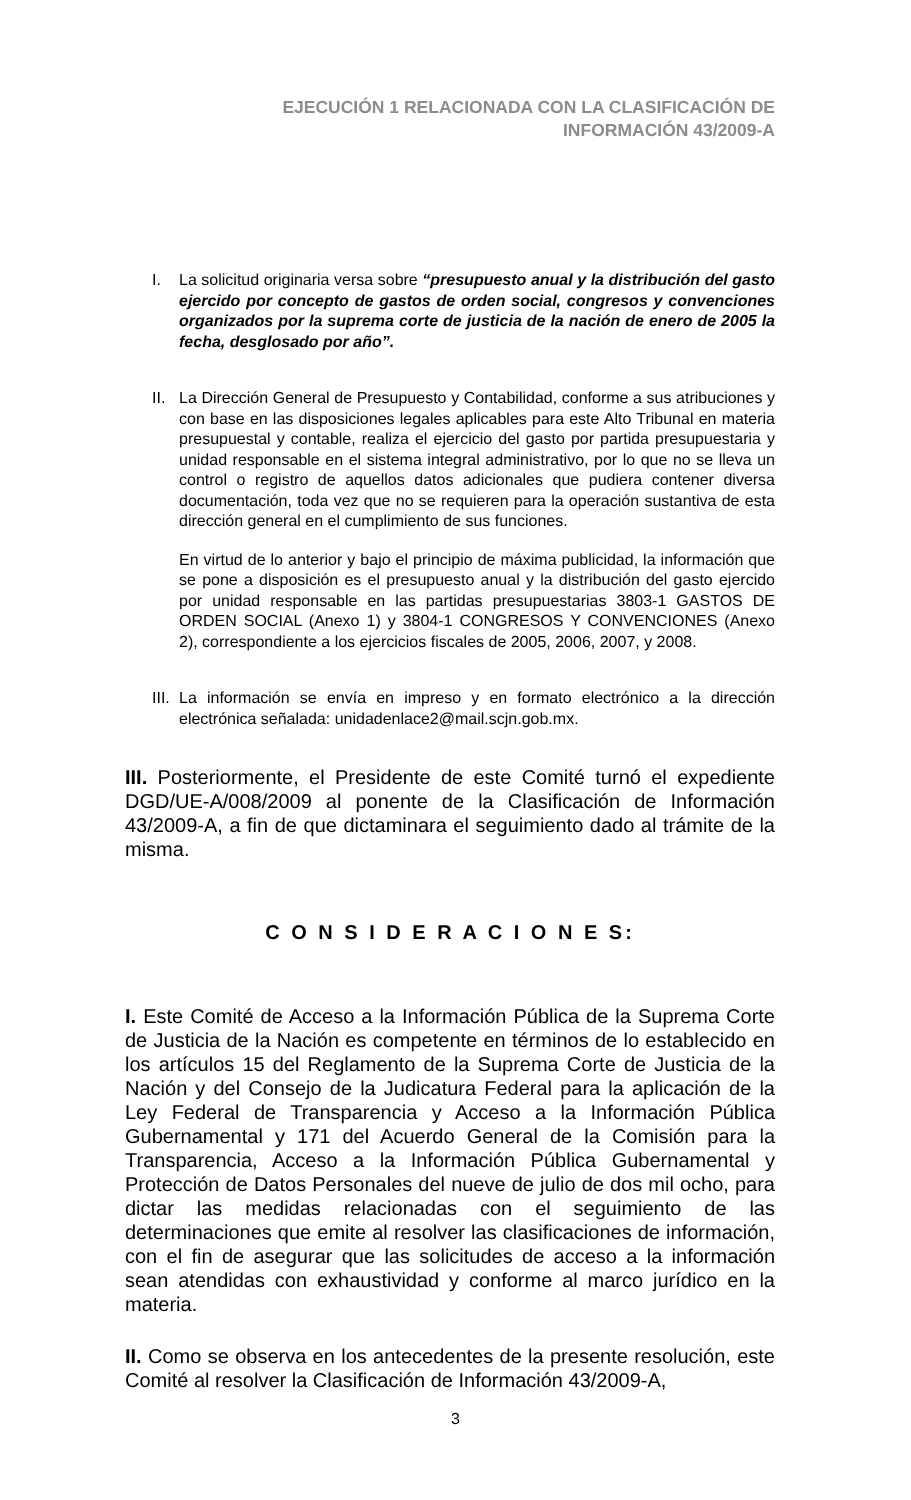EJECUCIÓN 1 RELACIONADA CON LA CLASIFICACIÓN DE INFORMACIÓN 43/2009-A
I. La solicitud originaria versa sobre “presupuesto anual y la distribución del gasto ejercido por concepto de gastos de orden social, congresos y convenciones organizados por la suprema corte de justicia de la nación de enero de 2005 la fecha, desglosado por año”.
II.
La Dirección General de Presupuesto y Contabilidad, conforme a sus atribuciones y con base en las disposiciones legales aplicables para este Alto Tribunal en materia presupuestal y contable, realiza el ejercicio del gasto por partida presupuestaria y unidad responsable en el sistema integral administrativo, por lo que no se lleva un control o registro de aquellos datos adicionales que pudiera contener diversa documentación, toda vez que no se requieren para la operación sustantiva de esta dirección general en el cumplimiento de sus funciones.
En virtud de lo anterior y bajo el principio de máxima publicidad, la información que se pone a disposición es el presupuesto anual y la distribución del gasto ejercido por unidad responsable en las partidas presupuestarias 3803-1 GASTOS DE ORDEN SOCIAL (Anexo 1) y 3804-1 CONGRESOS Y CONVENCIONES (Anexo 2), correspondiente a los ejercicios fiscales de 2005, 2006, 2007, y 2008.
III.
La información se envía en impreso y en formato electrónico a la dirección electrónica señalada: unidadenlace2@mail.scjn.gob.mx.
III. Posteriormente, el Presidente de este Comité turnó el expediente DGD/UE-A/008/2009 al ponente de la Clasificación de Información 43/2009-A, a fin de que dictaminara el seguimiento dado al trámite de la misma.
C O N S I D E R A C I O N E S:
I. Este Comité de Acceso a la Información Pública de la Suprema Corte de Justicia de la Nación es competente en términos de lo establecido en los artículos 15 del Reglamento de la Suprema Corte de Justicia de la Nación y del Consejo de la Judicatura Federal para la aplicación de la Ley Federal de Transparencia y Acceso a la Información Pública Gubernamental y 171 del Acuerdo General de la Comisión para la Transparencia, Acceso a la Información Pública Gubernamental y Protección de Datos Personales del nueve de julio de dos mil ocho, para dictar las medidas relacionadas con el seguimiento de las determinaciones que emite al resolver las clasificaciones de información, con el fin de asegurar que las solicitudes de acceso a la información sean atendidas con exhaustividad y conforme al marco jurídico en la materia.
II. Como se observa en los antecedentes de la presente resolución, este Comité al resolver la Clasificación de Información 43/2009-A,
3